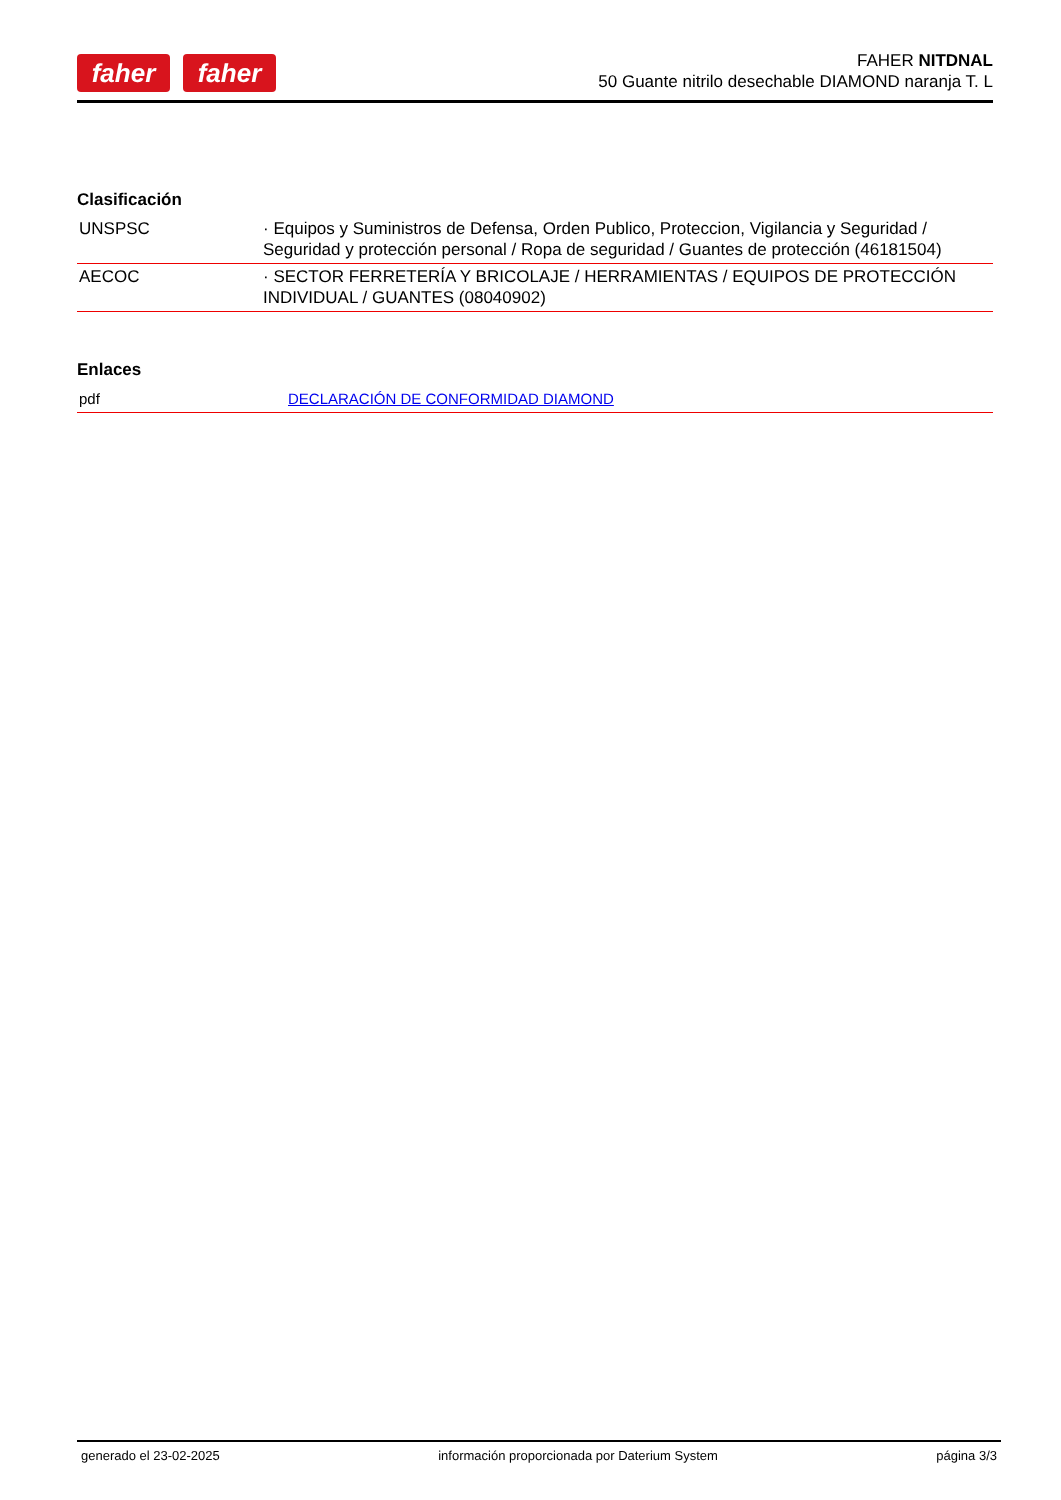faher faher
FAHER NITDNAL
50 Guante nitrilo desechable DIAMOND naranja T. L
Clasificación
| UNSPSC | · Equipos y Suministros de Defensa, Orden Publico, Proteccion, Vigilancia y Seguridad / Seguridad y protección personal / Ropa de seguridad / Guantes de protección (46181504) |
| AECOC | · SECTOR FERRETERÍA Y BRICOLAJE / HERRAMIENTAS / EQUIPOS DE PROTECCIÓN INDIVIDUAL / GUANTES (08040902) |
Enlaces
| pdf | DECLARACIÓN DE CONFORMIDAD DIAMOND |
generado el 23-02-2025 información proporcionada por Daterium System página 3/3